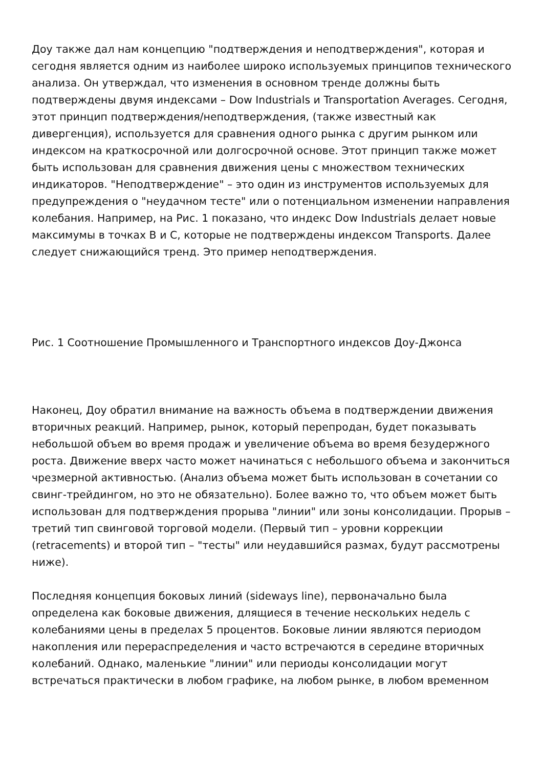Доу также дал нам концепцию "подтверждения и неподтверждения", которая и сегодня является одним из наиболее широко используемых принципов технического анализа. Он утверждал, что изменения в основном тренде должны быть подтверждены двумя индексами – Dow Industrials и Transportation Averages. Сегодня, этот принцип подтверждения/неподтверждения, (также известный как дивергенция), используется для сравнения одного рынка с другим рынком или индексом на краткосрочной или долгосрочной основе. Этот принцип также может быть использован для сравнения движения цены с множеством технических индикаторов. "Неподтверждение" – это один из инструментов используемых для предупреждения о "неудачном тесте" или о потенциальном изменении направления колебания. Например, на Рис. 1 показано, что индекс Dow Industrials делает новые максимумы в точках В и С, которые не подтверждены индексом Transports. Далее следует снижающийся тренд. Это пример неподтверждения.
Рис. 1 Соотношение Промышленного и Транспортного индексов Доу-Джонса
Наконец, Доу обратил внимание на важность объема в подтверждении движения вторичных реакций. Например, рынок, который перепродан, будет показывать небольшой объем во время продаж и увеличение объема во время безудержного роста. Движение вверх часто может начинаться с небольшого объема и закончиться чрезмерной активностью. (Анализ объема может быть использован в сочетании со свинг-трейдингом, но это не обязательно). Более важно то, что объем может быть использован для подтверждения прорыва "линии" или зоны консолидации. Прорыв – третий тип свинговой торговой модели. (Первый тип – уровни коррекции (retracements) и второй тип – "тесты" или неудавшийся размах, будут рассмотрены ниже).
Последняя концепция боковых линий (sideways line), первоначально была определена как боковые движения, длящиеся в течение нескольких недель с колебаниями цены в пределах 5 процентов. Боковые линии являются периодом накопления или перераспределения и часто встречаются в середине вторичных колебаний. Однако, маленькие "линии" или периоды консолидации могут встречаться практически в любом графике, на любом рынке, в любом временном